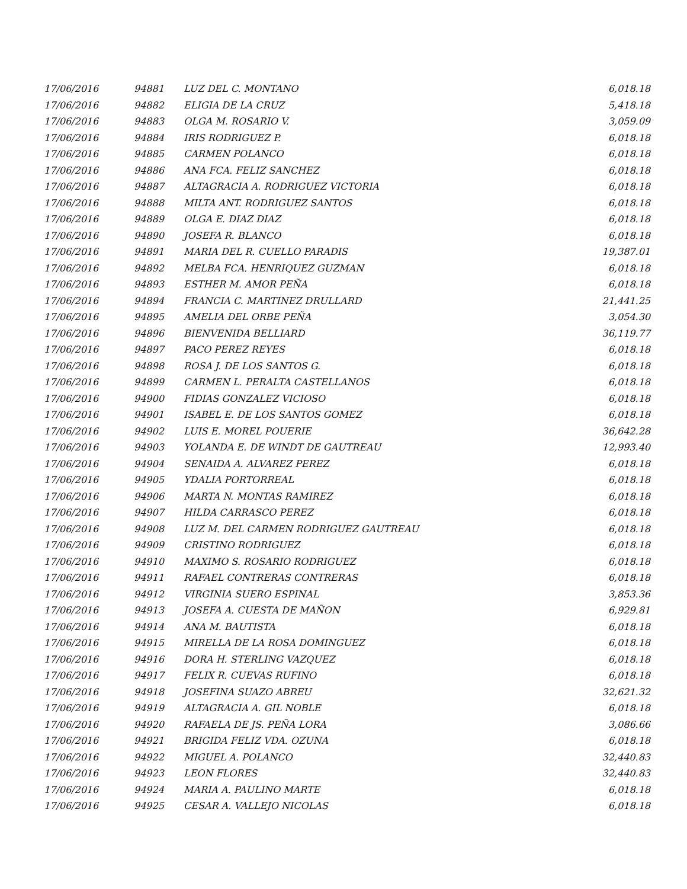| 17/06/2016 | 94881 | LUZ DEL C. MONTANO | 6,018.18 |
| 17/06/2016 | 94882 | ELIGIA DE LA CRUZ | 5,418.18 |
| 17/06/2016 | 94883 | OLGA M. ROSARIO V. | 3,059.09 |
| 17/06/2016 | 94884 | IRIS RODRIGUEZ P. | 6,018.18 |
| 17/06/2016 | 94885 | CARMEN POLANCO | 6,018.18 |
| 17/06/2016 | 94886 | ANA FCA. FELIZ SANCHEZ | 6,018.18 |
| 17/06/2016 | 94887 | ALTAGRACIA A. RODRIGUEZ VICTORIA | 6,018.18 |
| 17/06/2016 | 94888 | MILTA ANT. RODRIGUEZ SANTOS | 6,018.18 |
| 17/06/2016 | 94889 | OLGA E. DIAZ DIAZ | 6,018.18 |
| 17/06/2016 | 94890 | JOSEFA R. BLANCO | 6,018.18 |
| 17/06/2016 | 94891 | MARIA DEL R. CUELLO PARADIS | 19,387.01 |
| 17/06/2016 | 94892 | MELBA FCA. HENRIQUEZ GUZMAN | 6,018.18 |
| 17/06/2016 | 94893 | ESTHER M. AMOR PEÑA | 6,018.18 |
| 17/06/2016 | 94894 | FRANCIA C. MARTINEZ DRULLARD | 21,441.25 |
| 17/06/2016 | 94895 | AMELIA DEL ORBE PEÑA | 3,054.30 |
| 17/06/2016 | 94896 | BIENVENIDA BELLIARD | 36,119.77 |
| 17/06/2016 | 94897 | PACO PEREZ REYES | 6,018.18 |
| 17/06/2016 | 94898 | ROSA J. DE LOS SANTOS G. | 6,018.18 |
| 17/06/2016 | 94899 | CARMEN L. PERALTA CASTELLANOS | 6,018.18 |
| 17/06/2016 | 94900 | FIDIAS GONZALEZ VICIOSO | 6,018.18 |
| 17/06/2016 | 94901 | ISABEL E. DE LOS SANTOS GOMEZ | 6,018.18 |
| 17/06/2016 | 94902 | LUIS E. MOREL POUERIE | 36,642.28 |
| 17/06/2016 | 94903 | YOLANDA E. DE WINDT DE GAUTREAU | 12,993.40 |
| 17/06/2016 | 94904 | SENAIDA A. ALVAREZ PEREZ | 6,018.18 |
| 17/06/2016 | 94905 | YDALIA PORTORREAL | 6,018.18 |
| 17/06/2016 | 94906 | MARTA N. MONTAS RAMIREZ | 6,018.18 |
| 17/06/2016 | 94907 | HILDA CARRASCO PEREZ | 6,018.18 |
| 17/06/2016 | 94908 | LUZ M. DEL CARMEN RODRIGUEZ GAUTREAU | 6,018.18 |
| 17/06/2016 | 94909 | CRISTINO RODRIGUEZ | 6,018.18 |
| 17/06/2016 | 94910 | MAXIMO S. ROSARIO RODRIGUEZ | 6,018.18 |
| 17/06/2016 | 94911 | RAFAEL CONTRERAS CONTRERAS | 6,018.18 |
| 17/06/2016 | 94912 | VIRGINIA SUERO ESPINAL | 3,853.36 |
| 17/06/2016 | 94913 | JOSEFA A. CUESTA DE MAÑON | 6,929.81 |
| 17/06/2016 | 94914 | ANA M. BAUTISTA | 6,018.18 |
| 17/06/2016 | 94915 | MIRELLA DE LA ROSA DOMINGUEZ | 6,018.18 |
| 17/06/2016 | 94916 | DORA H. STERLING VAZQUEZ | 6,018.18 |
| 17/06/2016 | 94917 | FELIX R. CUEVAS RUFINO | 6,018.18 |
| 17/06/2016 | 94918 | JOSEFINA SUAZO ABREU | 32,621.32 |
| 17/06/2016 | 94919 | ALTAGRACIA A. GIL NOBLE | 6,018.18 |
| 17/06/2016 | 94920 | RAFAELA DE JS. PEÑA LORA | 3,086.66 |
| 17/06/2016 | 94921 | BRIGIDA FELIZ VDA. OZUNA | 6,018.18 |
| 17/06/2016 | 94922 | MIGUEL A. POLANCO | 32,440.83 |
| 17/06/2016 | 94923 | LEON FLORES | 32,440.83 |
| 17/06/2016 | 94924 | MARIA A. PAULINO MARTE | 6,018.18 |
| 17/06/2016 | 94925 | CESAR A. VALLEJO NICOLAS | 6,018.18 |